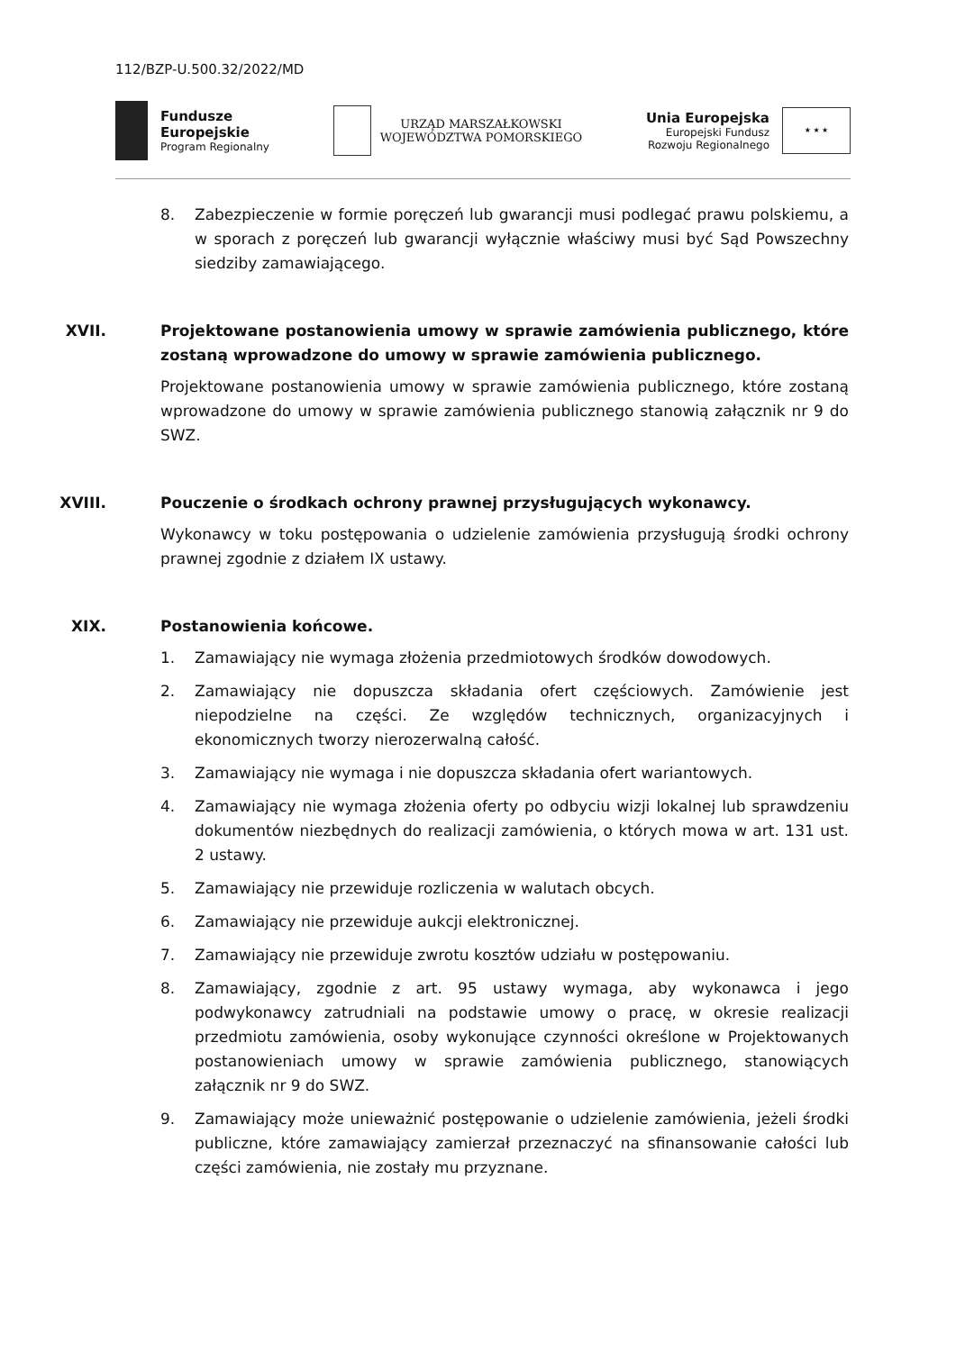112/BZP-U.500.32/2022/MD
Fundusze
Europejskie
Program Regionalny
URZĄD MARSZAŁKOWSKI
WOJEWÓDZTWA POMORSKIEGO
Unia Europejska
Europejski Fundusz
Rozwoju Regionalnego
★ ★ ★
8. Zabezpieczenie w formie poręczeń lub gwarancji musi podlegać prawu polskiemu, a w sporach z poręczeń lub gwarancji wyłącznie właściwy musi być Sąd Powszechny siedziby zamawiającego.
XVII. Projektowane postanowienia umowy w sprawie zamówienia publicznego, które zostaną wprowadzone do umowy w sprawie zamówienia publicznego.
Projektowane postanowienia umowy w sprawie zamówienia publicznego, które zostaną wprowadzone do umowy w sprawie zamówienia publicznego stanowią załącznik nr 9 do SWZ.
XVIII. Pouczenie o środkach ochrony prawnej przysługujących wykonawcy.
Wykonawcy w toku postępowania o udzielenie zamówienia przysługują środki ochrony prawnej zgodnie z działem IX ustawy.
XIX. Postanowienia końcowe.
1. Zamawiający nie wymaga złożenia przedmiotowych środków dowodowych.
2. Zamawiający nie dopuszcza składania ofert częściowych. Zamówienie jest niepodzielne na części. Ze względów technicznych, organizacyjnych i ekonomicznych tworzy nierozerwalną całość.
3. Zamawiający nie wymaga i nie dopuszcza składania ofert wariantowych.
4. Zamawiający nie wymaga złożenia oferty po odbyciu wizji lokalnej lub sprawdzeniu dokumentów niezbędnych do realizacji zamówienia, o których mowa w art. 131 ust. 2 ustawy.
5. Zamawiający nie przewiduje rozliczenia w walutach obcych.
6. Zamawiający nie przewiduje aukcji elektronicznej.
7. Zamawiający nie przewiduje zwrotu kosztów udziału w postępowaniu.
8. Zamawiający, zgodnie z art. 95 ustawy wymaga, aby wykonawca i jego podwykonawcy zatrudniali na podstawie umowy o pracę, w okresie realizacji przedmiotu zamówienia, osoby wykonujące czynności określone w Projektowanych postanowieniach umowy w sprawie zamówienia publicznego, stanowiących załącznik nr 9 do SWZ.
9. Zamawiający może unieważnić postępowanie o udzielenie zamówienia, jeżeli środki publiczne, które zamawiający zamierzał przeznaczyć na sfinansowanie całości lub części zamówienia, nie zostały mu przyznane.